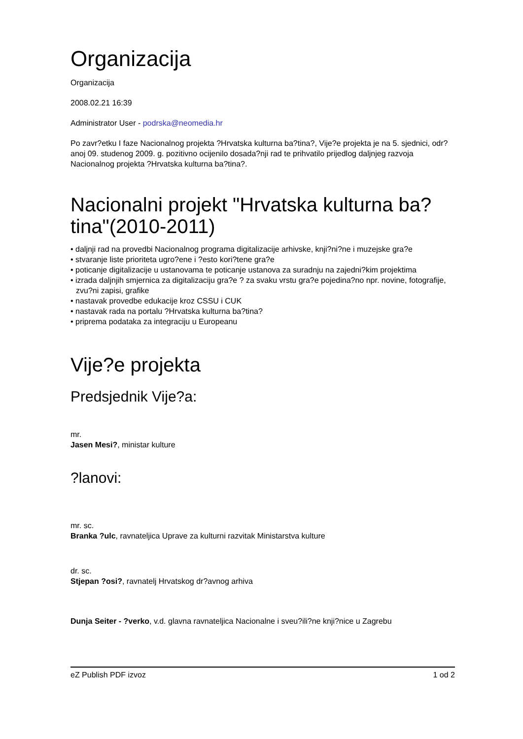Organizacija
Organizacija
2008.02.21 16:39
Administrator User - podrska@neomedia.hr
Po zavr?etku I faze Nacionalnog projekta ?Hrvatska kulturna ba?tina?, Vije?e projekta je na 5. sjednici, odr?anoj 09. studenog 2009. g. pozitivno ocijenilo dosada?nji rad te prihvatilo prijedlog daljnjeg razvoja Nacionalnog projekta ?Hrvatska kulturna ba?tina?.
Nacionalni projekt "Hrvatska kulturna ba?tina"(2010-2011)
• daljnji rad na provedbi Nacionalnog programa digitalizacije arhivske, knji?ni?ne i muzejske gra?e
• stvaranje liste prioriteta ugro?ene i ?esto kori?tene gra?e
• poticanje digitalizacije u ustanovama te poticanje ustanova za suradnju na zajedni?kim projektima
• izrada daljnjih smjernica za digitalizaciju gra?e ? za svaku vrstu gra?e pojedina?no npr. novine, fotografije, zvu?ni zapisi, grafike
• nastavak provedbe edukacije kroz CSSU i CUK
• nastavak rada na portalu ?Hrvatska kulturna ba?tina?
• priprema podataka za integraciju u Europeanu
Vije?e projekta
Predsjednik Vije?a:
mr.
Jasen Mesi?, ministar kulture
?lanovi:
mr. sc.
Branka ?ulc, ravnateljica Uprave za kulturni razvitak Ministarstva kulture
dr. sc.
Stjepan ?osi?, ravnatelj Hrvatskog dr?avnog arhiva
Dunja Seiter - ?verko, v.d. glavna ravnateljica Nacionalne i sveu?ili?ne knji?nice u Zagrebu
eZ Publish PDF izvoz 1 od 2